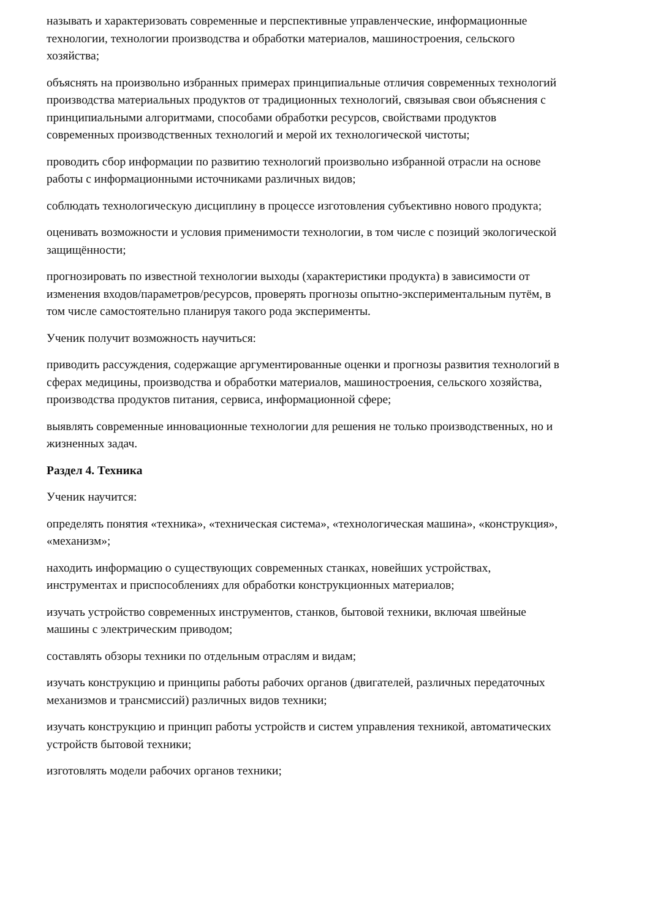называть и характеризовать современные и перспективные управленческие, информационные технологии, технологии производства и обработки материалов, машиностроения, сельского хозяйства;
объяснять на произвольно избранных примерах принципиальные отличия современных технологий производства материальных продуктов от традиционных технологий, связывая свои объяснения с принципиальными алгоритмами, способами обработки ресурсов, свойствами продуктов современных производственных технологий и мерой их технологической чистоты;
проводить сбор информации по развитию технологий произвольно избранной отрасли на основе работы с информационными источниками различных видов;
соблюдать технологическую дисциплину в процессе изготовления субъективно нового продукта;
оценивать возможности и условия применимости технологии, в том числе с позиций экологической защищённости;
прогнозировать по известной технологии выходы (характеристики продукта) в зависимости от изменения входов/параметров/ресурсов, проверять прогнозы опытно-экспериментальным путём, в том числе самостоятельно планируя такого рода эксперименты.
Ученик получит возможность научиться:
приводить рассуждения, содержащие аргументированные оценки и прогнозы развития технологий в сферах медицины, производства и обработки материалов, машиностроения, сельского хозяйства, производства продуктов питания, сервиса, информационной сфере;
выявлять современные инновационные технологии для решения не только производственных, но и жизненных задач.
Раздел 4. Техника
Ученик научится:
определять понятия «техника», «техническая система», «технологическая машина», «конструкция», «механизм»;
находить информацию о существующих современных станках, новейших устройствах, инструментах и приспособлениях для обработки конструкционных материалов;
изучать устройство современных инструментов, станков, бытовой техники, включая швейные машины с электрическим приводом;
составлять обзоры техники по отдельным отраслям и видам;
изучать конструкцию и принципы работы рабочих органов (двигателей, различных передаточных механизмов и трансмиссий) различных видов техники;
изучать конструкцию и принцип работы устройств и систем управления техникой, автоматических устройств бытовой техники;
изготовлять модели рабочих органов техники;